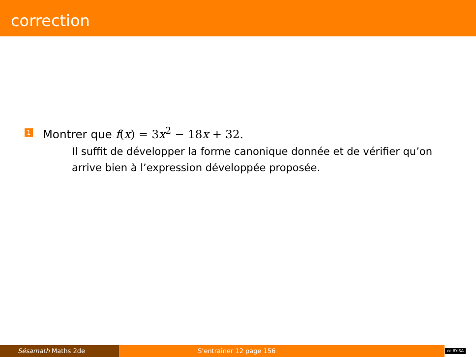correction
1 Montrer que f(x) = 3x<sup>2</sup> − 18x + 32.
Il suffit de développer la forme canonique donnée et de vérifier qu’on arrive bien à l’expression développée proposée.
Sésamath Maths 2de S’entraîner 12 page 156
cc BY-SA